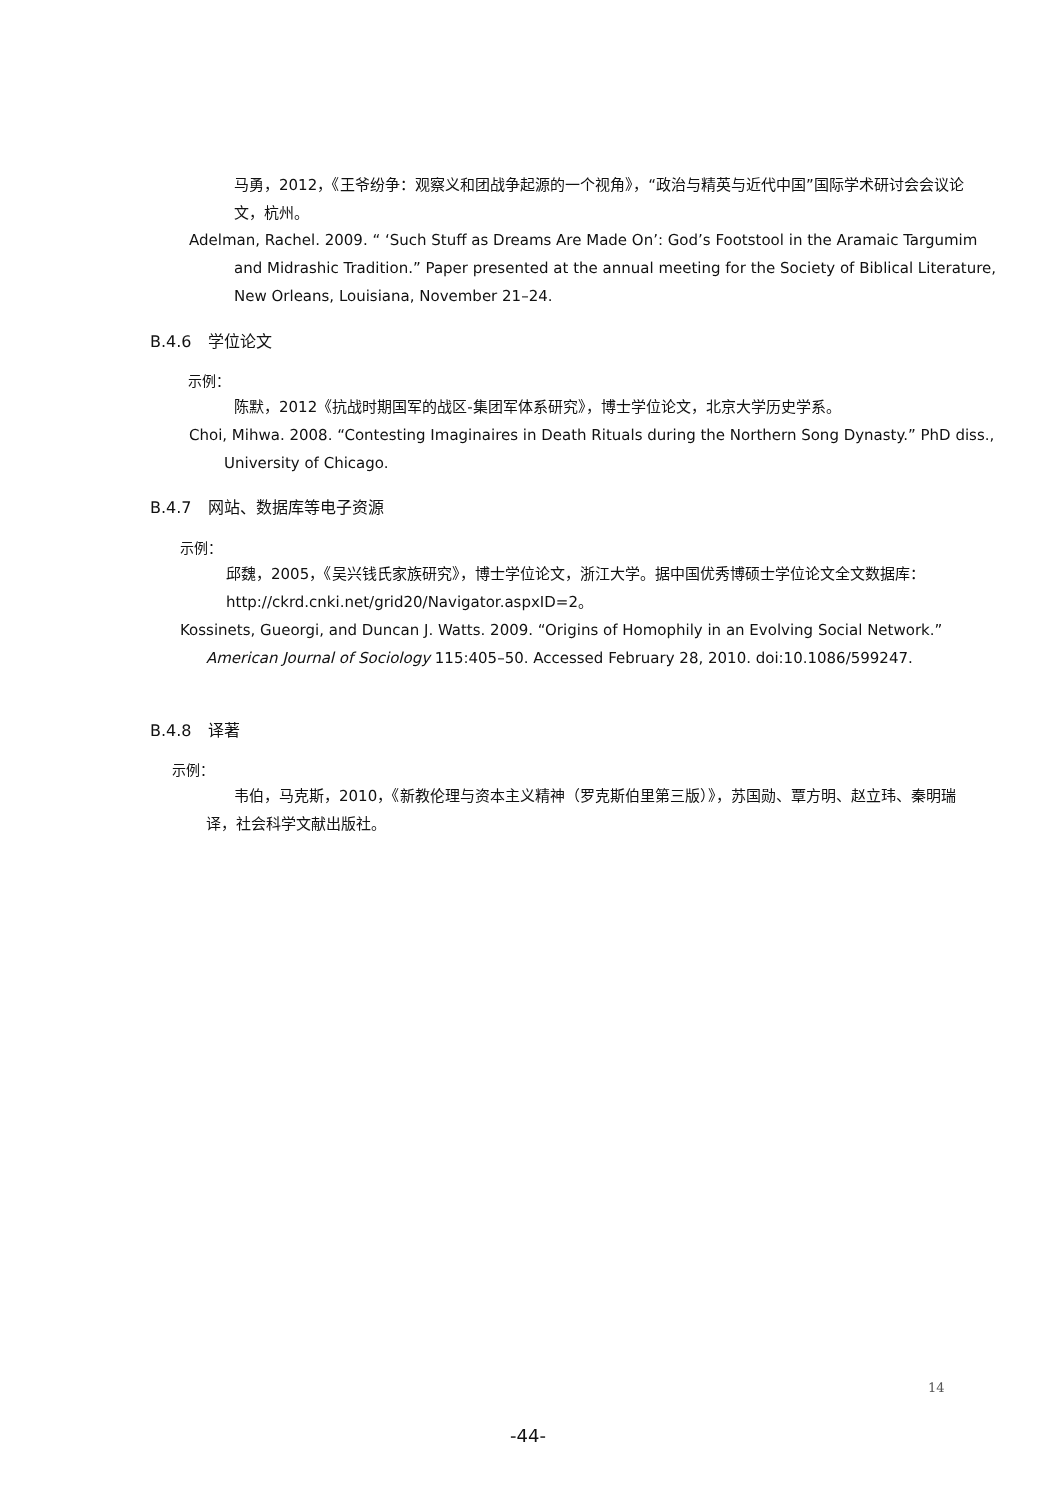马勇，2012，《王爷纷争：观察义和团战争起源的一个视角》，“政治与精英与近代中国”国际学术研讨会会议论文，杭州。
Adelman, Rachel. 2009. “ ‘Such Stuff as Dreams Are Made On’: God’s Footstool in the Aramaic Targumim and Midrashic Tradition.” Paper presented at the annual meeting for the Society of Biblical Literature, New Orleans, Louisiana, November 21–24.
B.4.6　学位论文
示例：
陈默，2012《抗战时期国军的战区-集团军体系研究》，博士学位论文，北京大学历史学系。
Choi, Mihwa. 2008. “Contesting Imaginaires in Death Rituals during the Northern Song Dynasty.” PhD diss., University of Chicago.
B.4.7　网站、数据库等电子资源
示例：
邱魏，2005，《吴兴钱氏家族研究》，博士学位论文，浙江大学。据中国优秀博硕士学位论文全文数据库：http://ckrd.cnki.net/grid20/Navigator.aspxID=2。
Kossinets, Gueorgi, and Duncan J. Watts. 2009. “Origins of Homophily in an Evolving Social Network.” American Journal of Sociology 115:405–50. Accessed February 28, 2010. doi:10.1086/599247.
B.4.8　译著
示例：
韦伯，马克斯，2010，《新教伦理与资本主义精神（罗克斯伯里第三版）》，苏国勋、覃方明、赵立玮、秦明瑞译，社会科学文献出版社。
14
-44-